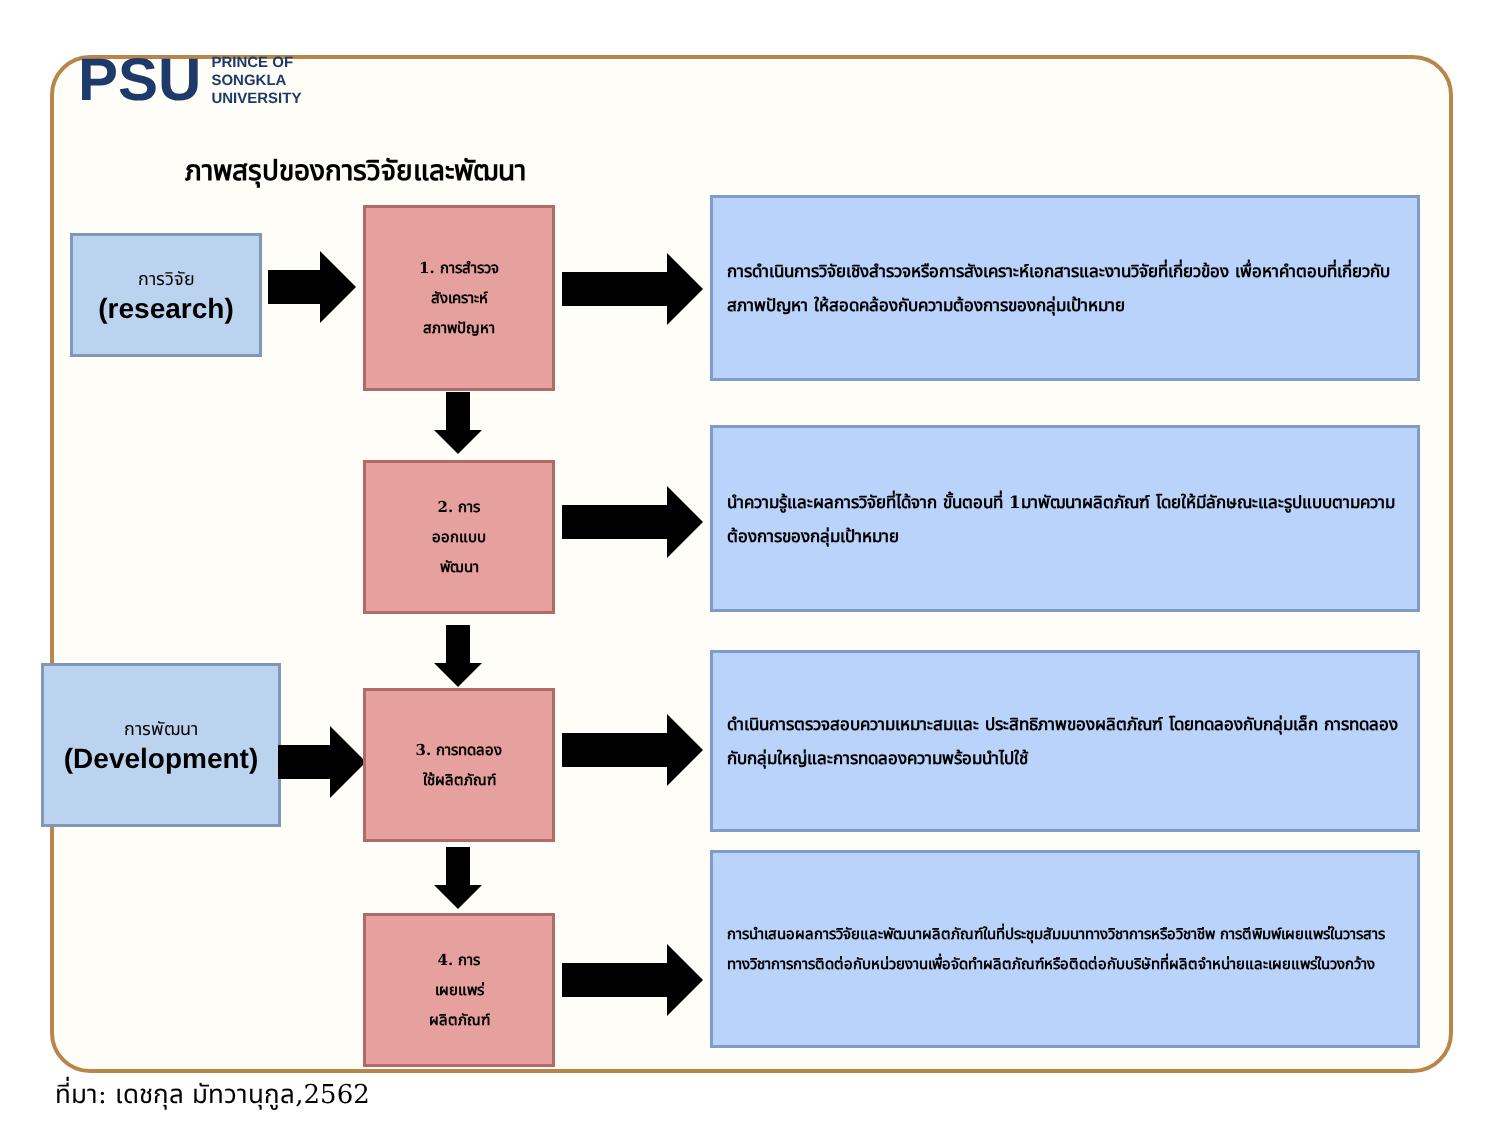PSU
PRINCE OF
SONGKLA
UNIVERSITY
ภาพสรุปของการวิจัยและพัฒนา
การวิจัย
(research)
การพัฒนา
(Development)
1. การสำรวจ
สังเคราะห์
สภาพปัญหา
2. การ
ออกแบบ
พัฒนา
3. การทดลอง
ใช้ผลิตภัณฑ์
4. การ
เผยแพร่
ผลิตภัณฑ์
การดำเนินการวิจัยเชิงสำรวจหรือการสังเคราะห์เอกสารและงานวิจัยที่เกี่ยวข้อง เพื่อหาคำตอบที่เกี่ยวกับสภาพปัญหา ให้สอดคล้องกับความต้องการของกลุ่มเป้าหมาย
นำความรู้และผลการวิจัยที่ได้จาก ขั้นตอนที่ 1มาพัฒนาผลิตภัณฑ์ โดยให้มีลักษณะและรูปแบบตามความต้องการของกลุ่มเป้าหมาย
ดำเนินการตรวจสอบความเหมาะสมและ ประสิทธิภาพของผลิตภัณฑ์ โดยทดลองกับกลุ่มเล็ก การทดลองกับกลุ่มใหญ่และการทดลองความพร้อมนำไปใช้
การนำเสนอผลการวิจัยและพัฒนาผลิตภัณฑ์ในที่ประชุมสัมมนาทางวิชาการหรือวิชาชีพ การตีพิมพ์เผยแพร่ในวารสารทางวิชาการการติดต่อกับหน่วยงานเพื่อจัดทำผลิตภัณฑ์หรือติดต่อกับบริษัทที่ผลิตจำหน่ายและเผยแพร่ในวงกว้าง
ที่มา: เดชกุล มัทวานุกูล,2562